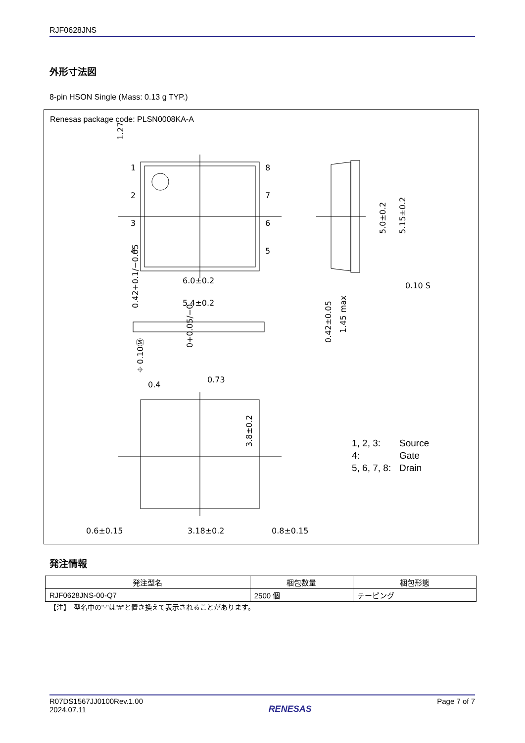RJF0628JNS
外形寸法図
8-pin HSON Single (Mass: 0.13 g TYP.)
Renesas package code: PLSN0008KA-A
1
2
3
4
8
7
6
5
6.0±0.2
5.4±0.2
0.4
0.73
0.6±0.15
3.18±0.2
0.8±0.15
0.10 S
5.0±0.2
5.15±0.2
1.27
0.42+0.1/−0.05
⌖ 0.10Ⓜ
0+0.05/−0
0.42±0.05
1.45 max
3.8±0.2
1, 2, 3: Source
4: Gate
5, 6, 7, 8: Drain
発注情報
| 発注型名 | 梱包数量 | 梱包形態 |
| --- | --- | --- |
| RJF0628JNS-00-Q7 | 2500 個 | テーピング |
【注】　型名中の"-"は"#"と置き換えて表示されることがあります。
R07DS1567JJ0100Rev.1.00
2024.07.11
RENESAS
Page 7 of 7